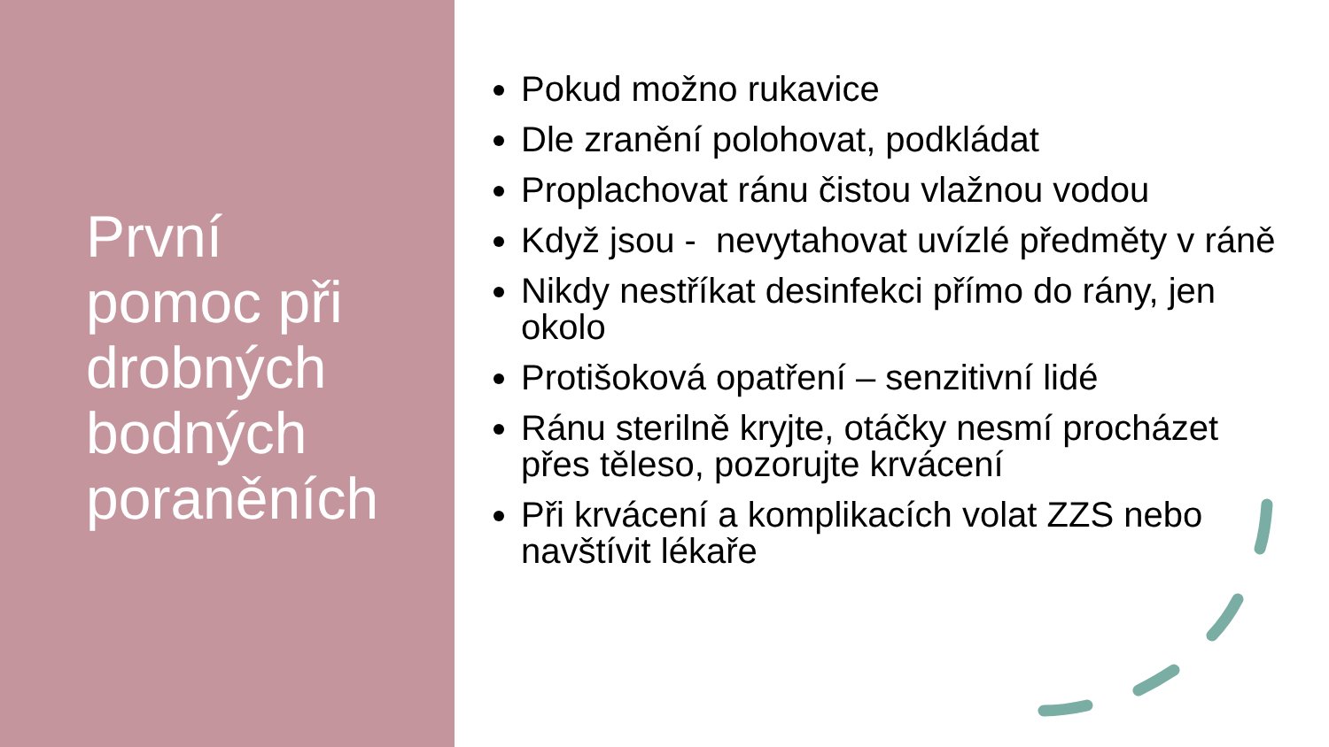První
pomoc při
drobných
bodných
poraněních
Pokud možno rukavice
Dle zranění polohovat, podkládat
Proplachovat ránu čistou vlažnou vodou
Když jsou - nevytahovat uvízlé předměty v ráně
Nikdy nestříkat desinfekci přímo do rány, jen okolo
Protišoková opatření – senzitivní lidé
Ránu sterilně kryjte, otáčky nesmí procházet přes těleso, pozorujte krvácení
Při krvácení a komplikacích volat ZZS nebo navštívit lékaře